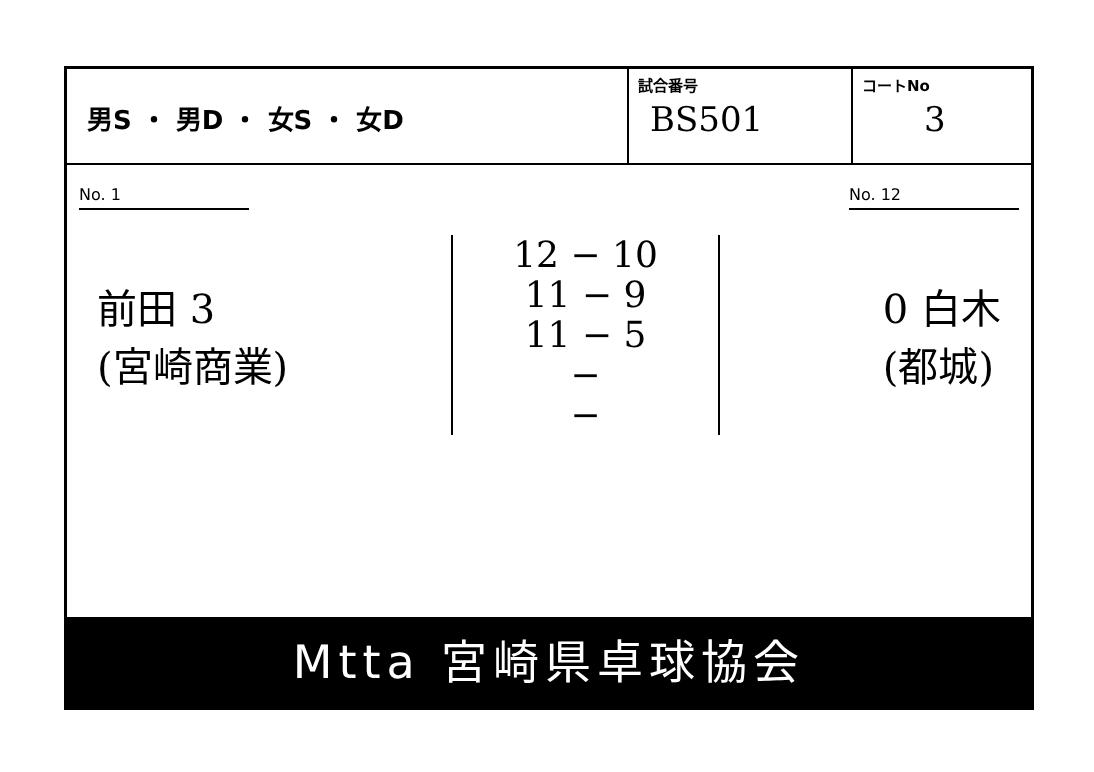| 男S ・ 男D ・ 女S ・ 女D | 試合番号 BS501 | コートNo 3 |
No. 1 No. 12
前田 3
(宮崎商業)
12 − 10
11 − 9
11 − 5
−
−
0 白木
(都城)
Mtta 宮崎県卓球協会